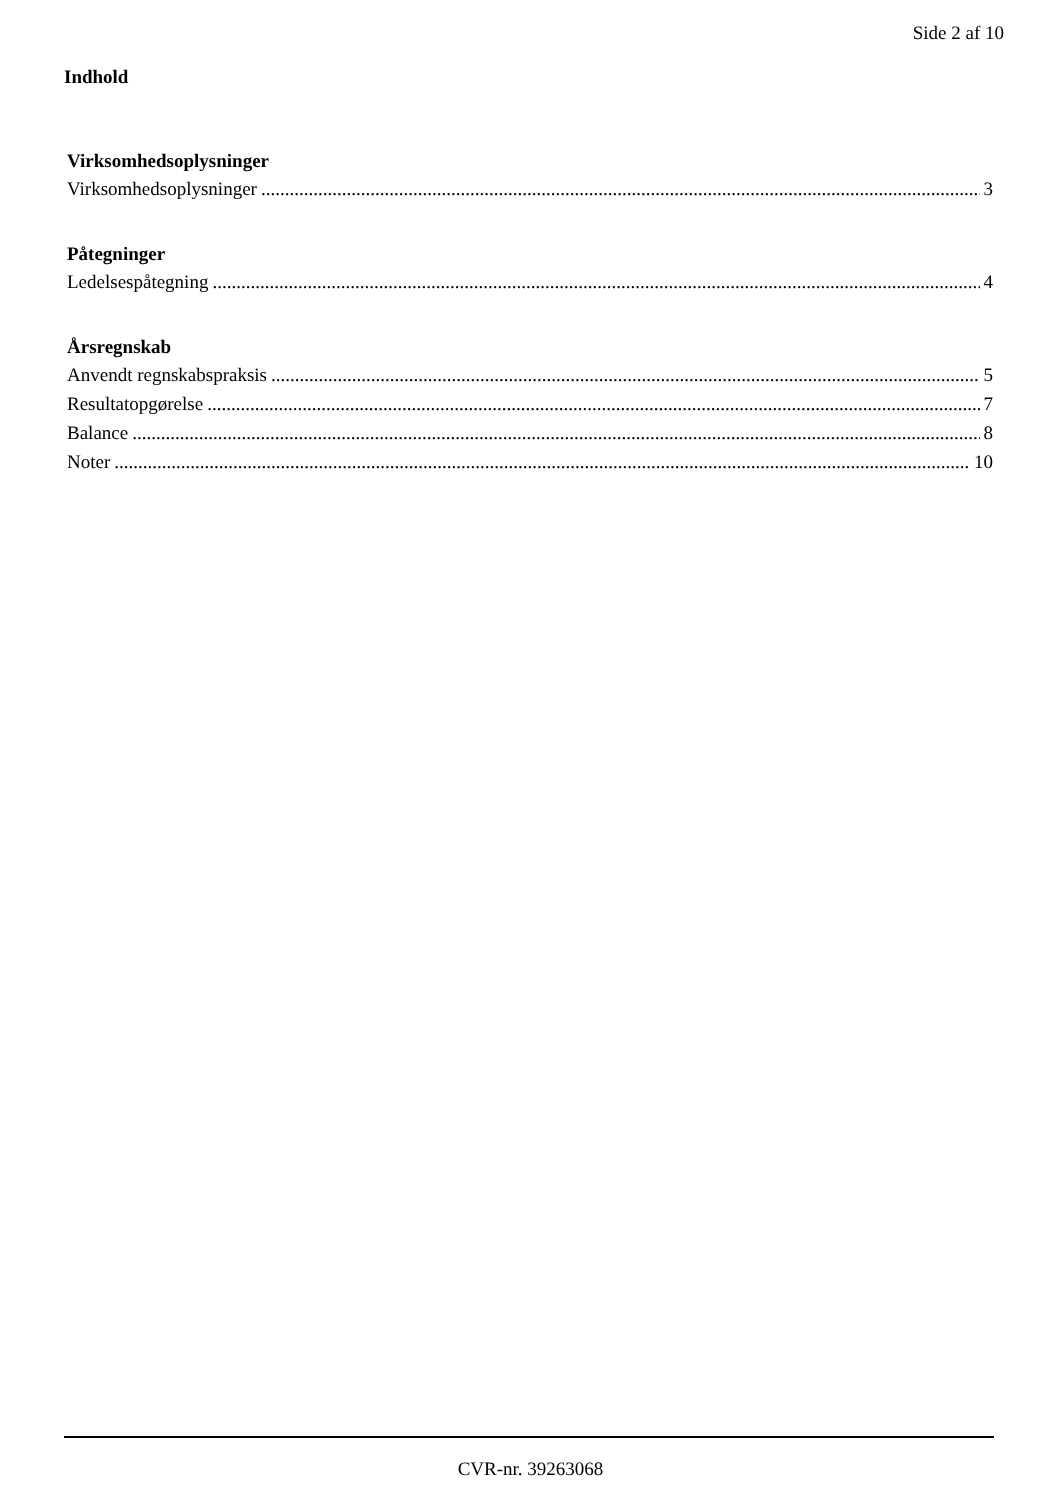Side 2 af 10
Indhold
Virksomhedsoplysninger
Virksomhedsoplysninger 3
Påtegninger
Ledelsespåtegning 4
Årsregnskab
Anvendt regnskabspraksis 5
Resultatopgørelse 7
Balance 8
Noter 10
CVR-nr. 39263068